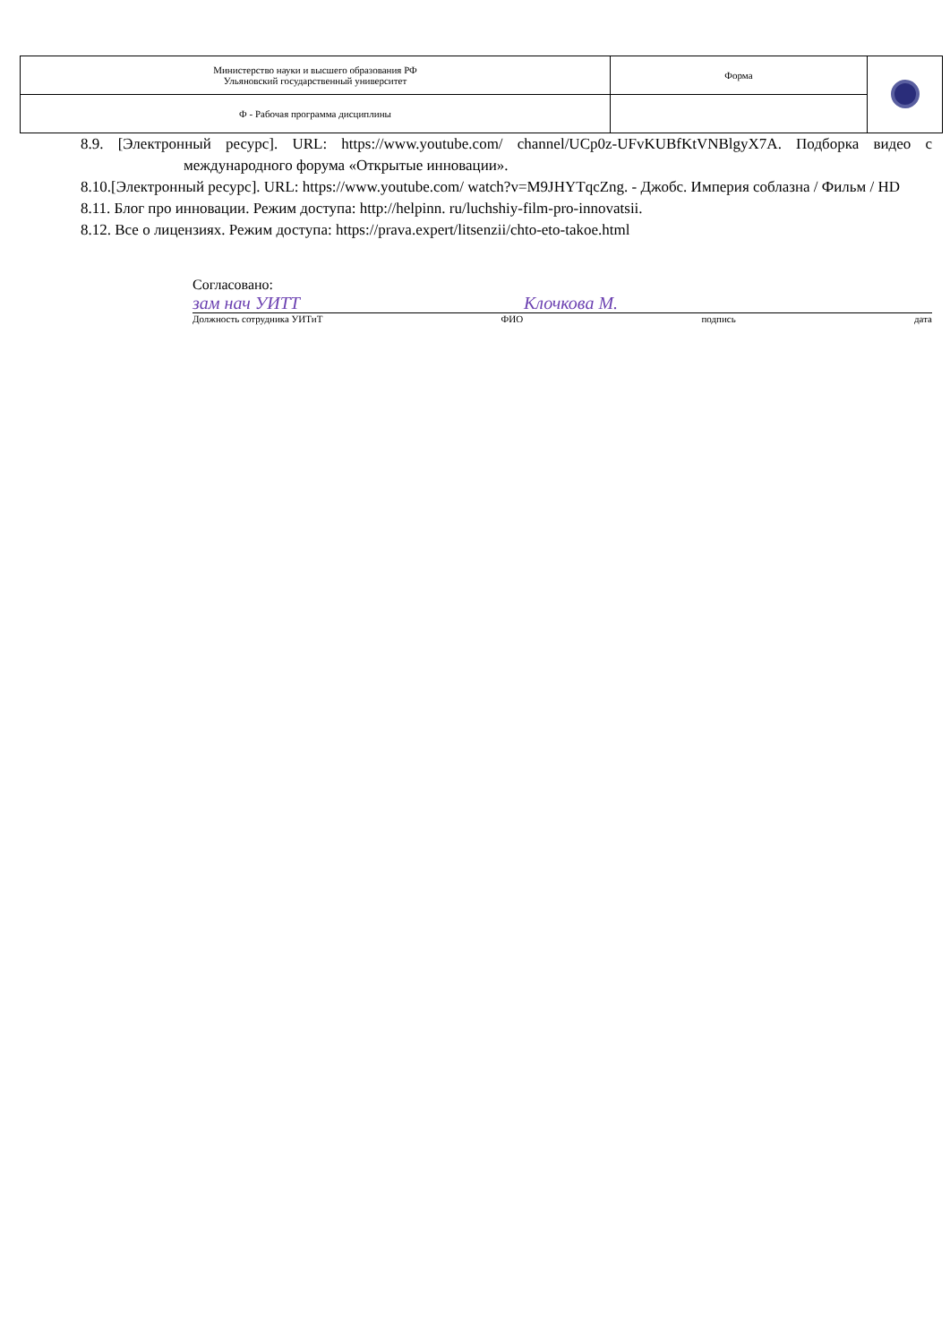| Министерство науки и высшего образования РФ Ульяновский государственный университет | Форма | |
| Ф - Рабочая программа дисциплины | | |
8.9. [Электронный ресурс]. URL: https://www.youtube.com/ channel/UCp0z-UFvKUBfKtVNBlgyX7A. Подборка видео с международного форума «Открытые инновации».
8.10.[Электронный ресурс]. URL: https://www.youtube.com/ watch?v=M9JHYTqcZng. - Джобс. Империя соблазна / Фильм / HD
8.11. Блог про инновации. Режим доступа: http://helpinn. ru/luchshiy-film-pro-innovatsii.
8.12. Все о лицензиях. Режим доступа: https://prava.expert/litsenzii/chto-eto-takoe.html
Согласовано:
зам нач УИТТ Клочкова М.
Должность сотрудника УИТиТ ФИО подпись дата